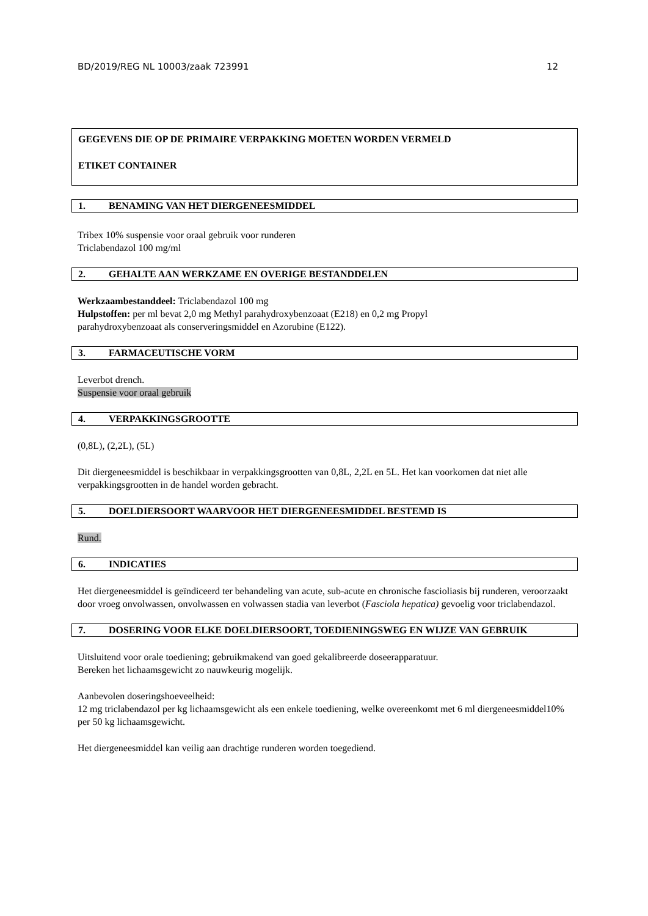BD/2019/REG NL 10003/zaak 723991 12
GEGEVENS DIE OP DE PRIMAIRE VERPAKKING MOETEN WORDEN VERMELD
ETIKET CONTAINER
1. BENAMING VAN HET DIERGENEESMIDDEL
Tribex 10% suspensie voor oraal gebruik voor runderen
Triclabendazol 100 mg/ml
2. GEHALTE AAN WERKZAME EN OVERIGE BESTANDDELEN
Werkzaambestanddeel: Triclabendazol 100 mg
Hulpstoffen: per ml bevat 2,0 mg Methyl parahydroxybenzoaat (E218) en 0,2 mg Propyl
parahydroxybenzoaat als conserveringsmiddel en Azorubine (E122).
3. FARMACEUTISCHE VORM
Leverbot drench.
Suspensie voor oraal gebruik
4. VERPAKKINGSGROOTTE
(0,8L), (2,2L), (5L)
Dit diergeneesmiddel is beschikbaar in verpakkingsgrootten van 0,8L, 2,2L en 5L. Het kan voorkomen dat niet alle verpakkingsgrootten in de handel worden gebracht.
5. DOELDIERSOORT WAARVOOR HET DIERGENEESMIDDEL BESTEMD IS
Rund.
6. INDICATIES
Het diergeneesmiddel is geïndiceerd ter behandeling van acute, sub-acute en chronische fascioliasis bij runderen, veroorzaakt door vroeg onvolwassen, onvolwassen en volwassen stadia van leverbot (Fasciola hepatica) gevoelig voor triclabendazol.
7. DOSERING VOOR ELKE DOELDIERSOORT, TOEDIENINGSWEG EN WIJZE VAN GEBRUIK
Uitsluitend voor orale toediening; gebruikmakend van goed gekalibreerde doseerapparatuur.
Bereken het lichaamsgewicht zo nauwkeurig mogelijk.
Aanbevolen doseringshoeveelheid:
12 mg triclabendazol per kg lichaamsgewicht als een enkele toediening, welke overeenkomt met 6 ml diergeneesmiddel10% per 50 kg lichaamsgewicht.
Het diergeneesmiddel kan veilig aan drachtige runderen worden toegediend.